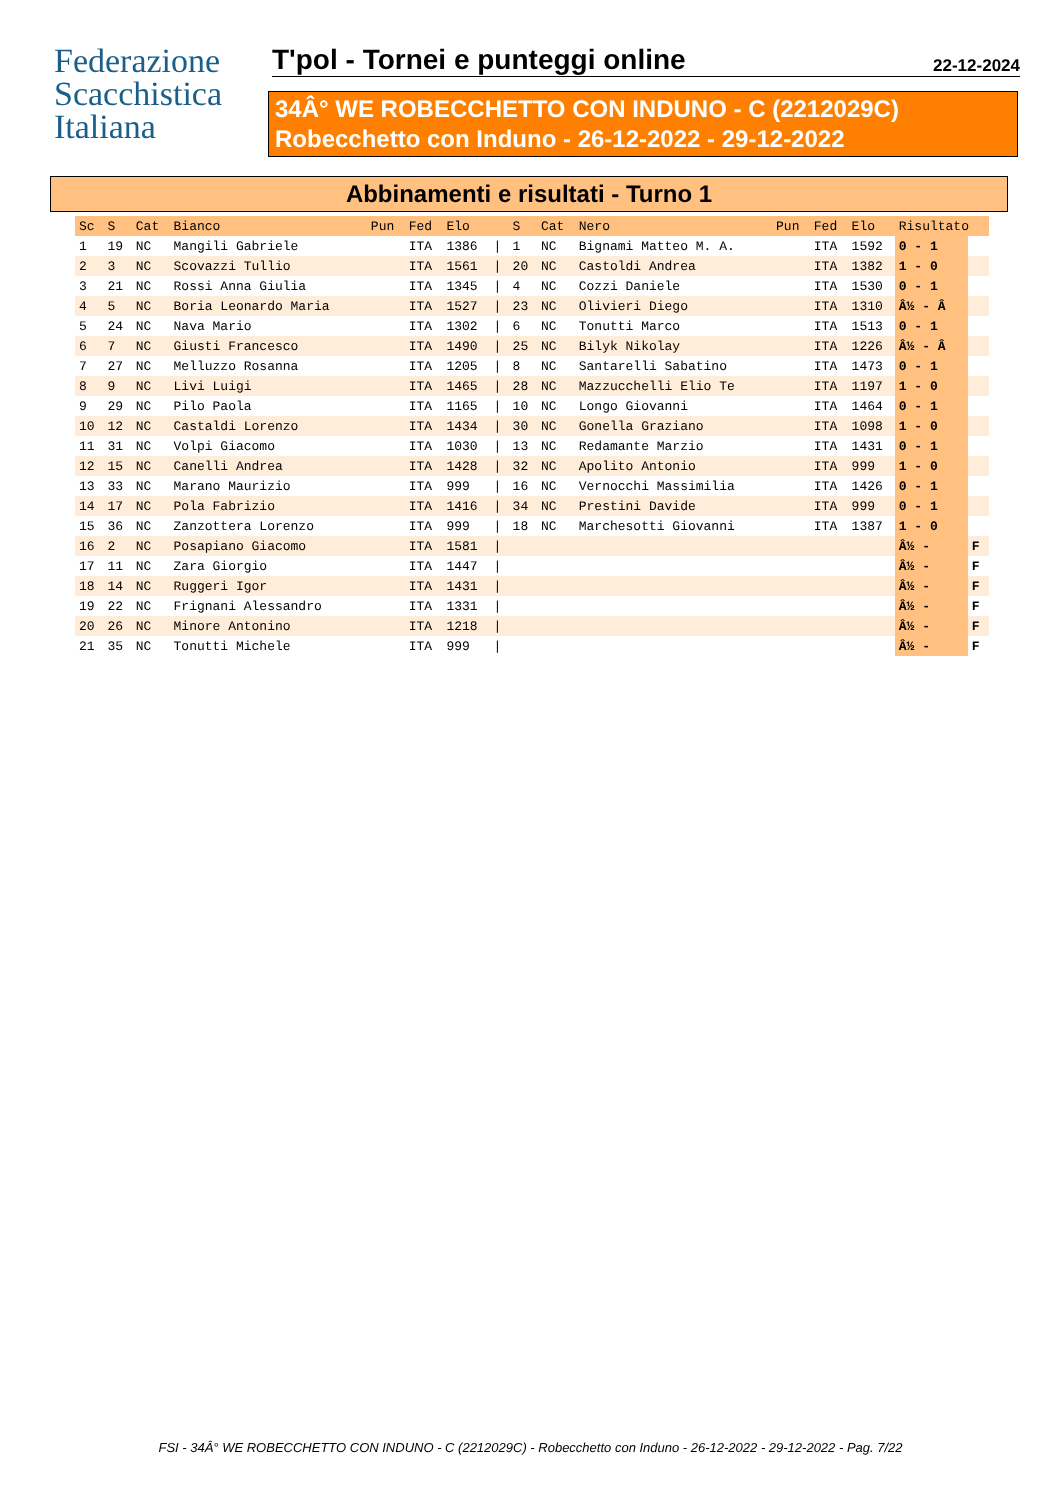Federazione
Scacchistica
Italiana
T'pol - Tornei e punteggi online 22-12-2024
34Â° WE ROBECCHETTO CON INDUNO - C (2212029C)
Robecchetto con Induno - 26-12-2022 - 29-12-2022
Abbinamenti e risultati - Turno 1
| Sc | S | Cat | Bianco | Pun | Fed | Elo | | S | Cat | Nero | Pun | Fed | Elo | Risultato | |
| --- | --- | --- | --- | --- | --- | --- | --- | --- | --- | --- | --- | --- | --- | --- | --- |
| 1 | 19 | NC | Mangili Gabriele | | ITA | 1386 | / | 1 | NC | Bignami Matteo M. A. | | ITA | 1592 | 0 - 1 | |
| 2 | 3 | NC | Scovazzi Tullio | | ITA | 1561 | / | 20 | NC | Castoldi Andrea | | ITA | 1382 | 1 - 0 | |
| 3 | 21 | NC | Rossi Anna Giulia | | ITA | 1345 | / | 4 | NC | Cozzi Daniele | | ITA | 1530 | 0 - 1 | |
| 4 | 5 | NC | Boria Leonardo Maria | | ITA | 1527 | / | 23 | NC | Olivieri Diego | | ITA | 1310 | Â½ - Â | |
| 5 | 24 | NC | Nava Mario | | ITA | 1302 | / | 6 | NC | Tonutti Marco | | ITA | 1513 | 0 - 1 | |
| 6 | 7 | NC | Giusti Francesco | | ITA | 1490 | / | 25 | NC | Bilyk Nikolay | | ITA | 1226 | Â½ - Â | |
| 7 | 27 | NC | Melluzzo Rosanna | | ITA | 1205 | / | 8 | NC | Santarelli Sabatino | | ITA | 1473 | 0 - 1 | |
| 8 | 9 | NC | Livi Luigi | | ITA | 1465 | / | 28 | NC | Mazzucchelli Elio Te | | ITA | 1197 | 1 - 0 | |
| 9 | 29 | NC | Pilo Paola | | ITA | 1165 | / | 10 | NC | Longo Giovanni | | ITA | 1464 | 0 - 1 | |
| 10 | 12 | NC | Castaldi Lorenzo | | ITA | 1434 | / | 30 | NC | Gonella Graziano | | ITA | 1098 | 1 - 0 | |
| 11 | 31 | NC | Volpi Giacomo | | ITA | 1030 | / | 13 | NC | Redamante Marzio | | ITA | 1431 | 0 - 1 | |
| 12 | 15 | NC | Canelli Andrea | | ITA | 1428 | / | 32 | NC | Apolito Antonio | | ITA | 999 | 1 - 0 | |
| 13 | 33 | NC | Marano Maurizio | | ITA | 999 | / | 16 | NC | Vernocchi Massimilia | | ITA | 1426 | 0 - 1 | |
| 14 | 17 | NC | Pola Fabrizio | | ITA | 1416 | / | 34 | NC | Prestini Davide | | ITA | 999 | 0 - 1 | |
| 15 | 36 | NC | Zanzottera Lorenzo | | ITA | 999 | / | 18 | NC | Marchesotti Giovanni | | ITA | 1387 | 1 - 0 | |
| 16 | 2 | NC | Posapiano Giacomo | | ITA | 1581 | / | | | | | | | Â½ - | F |
| 17 | 11 | NC | Zara Giorgio | | ITA | 1447 | / | | | | | | | Â½ - | F |
| 18 | 14 | NC | Ruggeri Igor | | ITA | 1431 | / | | | | | | | Â½ - | F |
| 19 | 22 | NC | Frignani Alessandro | | ITA | 1331 | / | | | | | | | Â½ - | F |
| 20 | 26 | NC | Minore Antonino | | ITA | 1218 | / | | | | | | | Â½ - | F |
| 21 | 35 | NC | Tonutti Michele | | ITA | 999 | / | | | | | | | Â½ - | F |
FSI - 34Â° WE ROBECCHETTO CON INDUNO - C (2212029C) - Robecchetto con Induno - 26-12-2022 - 29-12-2022 - Pag. 7/22